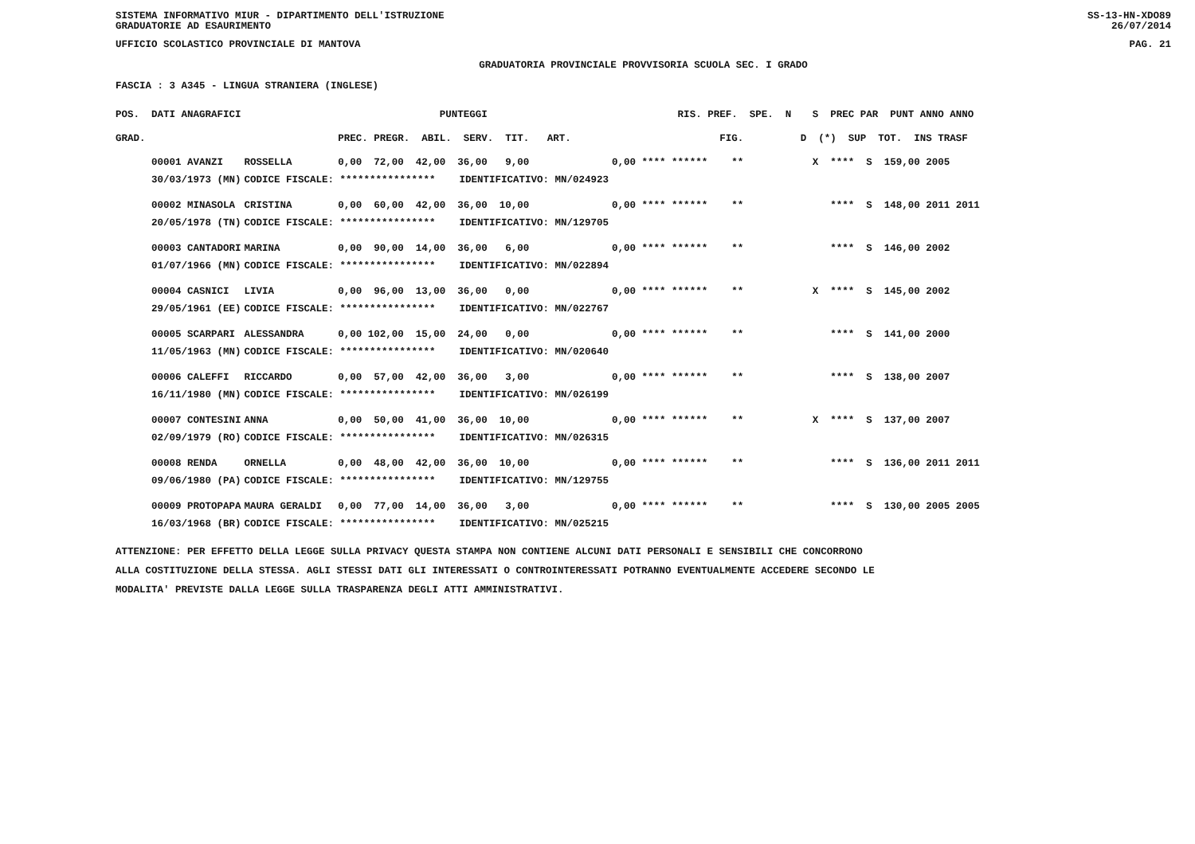SISTEMA INFORMATIVO MIUR - DIPARTIMENTO DELL'ISTRUZIONE
GRADUATORIE AD ESAURIMENTO SS-13-HN-XDO89
26/07/2014
UFFICIO SCOLASTICO PROVINCIALE DI MANTOVA PAG. 21
GRADUATORIA PROVINCIALE PROVVISORIA SCUOLA SEC. I GRADO
FASCIA : 3 A345 - LINGUA STRANIERA (INGLESE)
| POS. DATI ANAGRAFICI | | PUNTEGGI | RIS. PREF. SPE. N | S PREC PAR PUNT ANNO ANNO |
| --- | --- | --- | --- | --- |
| GRAD. | | PREC. PREGR. ABIL. SERV. TIT. ART. | FIG. | D (*) SUP TOT. INS TRASF |
| 00001 AVANZI | ROSSELLA | 0,00 72,00 42,00 36,00 9,00 | 0,00 **** ****** ** | X **** S 159,00 2005 |
| 30/03/1973 (MN) | CODICE FISCALE: **************** IDENTIFICATIVO: MN/024923 | | | |
| 00002 MINASOLA | CRISTINA | 0,00 60,00 42,00 36,00 10,00 | 0,00 **** ****** ** | **** S 148,00 2011 2011 |
| 20/05/1978 (TN) | CODICE FISCALE: **************** IDENTIFICATIVO: MN/129705 | | | |
| 00003 CANTADORI | MARINA | 0,00 90,00 14,00 36,00 6,00 | 0,00 **** ****** ** | **** S 146,00 2002 |
| 01/07/1966 (MN) | CODICE FISCALE: **************** IDENTIFICATIVO: MN/022894 | | | |
| 00004 CASNICI | LIVIA | 0,00 96,00 13,00 36,00 0,00 | 0,00 **** ****** ** | X **** S 145,00 2002 |
| 29/05/1961 (EE) | CODICE FISCALE: **************** IDENTIFICATIVO: MN/022767 | | | |
| 00005 SCARPARI | ALESSANDRA | 0,00 102,00 15,00 24,00 0,00 | 0,00 **** ****** ** | **** S 141,00 2000 |
| 11/05/1963 (MN) | CODICE FISCALE: **************** IDENTIFICATIVO: MN/020640 | | | |
| 00006 CALEFFI | RICCARDO | 0,00 57,00 42,00 36,00 3,00 | 0,00 **** ****** ** | **** S 138,00 2007 |
| 16/11/1980 (MN) | CODICE FISCALE: **************** IDENTIFICATIVO: MN/026199 | | | |
| 00007 CONTESINI | ANNA | 0,00 50,00 41,00 36,00 10,00 | 0,00 **** ****** ** | X **** S 137,00 2007 |
| 02/09/1979 (RO) | CODICE FISCALE: **************** IDENTIFICATIVO: MN/026315 | | | |
| 00008 RENDA | ORNELLA | 0,00 48,00 42,00 36,00 10,00 | 0,00 **** ****** ** | **** S 136,00 2011 2011 |
| 09/06/1980 (PA) | CODICE FISCALE: **************** IDENTIFICATIVO: MN/129755 | | | |
| 00009 PROTOPAPA | MAURA GERALDI | 0,00 77,00 14,00 36,00 3,00 | 0,00 **** ****** ** | **** S 130,00 2005 2005 |
| 16/03/1968 (BR) | CODICE FISCALE: **************** IDENTIFICATIVO: MN/025215 | | | |
ATTENZIONE: PER EFFETTO DELLA LEGGE SULLA PRIVACY QUESTA STAMPA NON CONTIENE ALCUNI DATI PERSONALI E SENSIBILI CHE CONCORRONO
ALLA COSTITUZIONE DELLA STESSA. AGLI STESSI DATI GLI INTERESSATI O CONTROINTERESSATI POTRANNO EVENTUALMENTE ACCEDERE SECONDO LE
MODALITA' PREVISTE DALLA LEGGE SULLA TRASPARENZA DEGLI ATTI AMMINISTRATIVI.